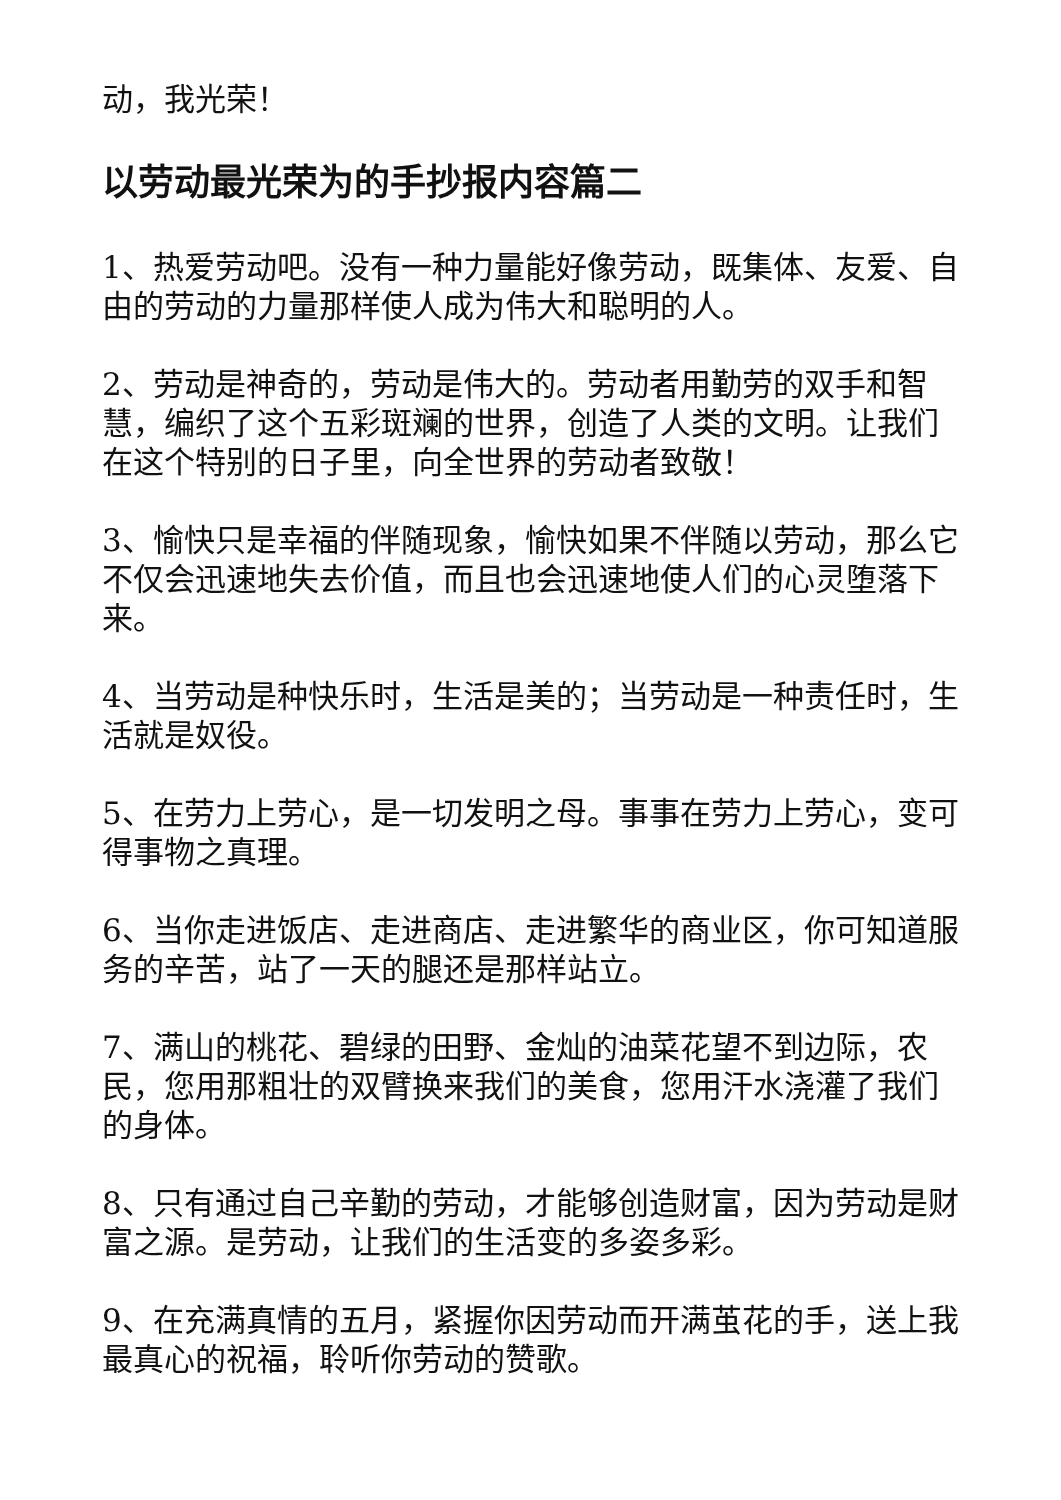动，我光荣！
以劳动最光荣为的手抄报内容篇二
1、热爱劳动吧。没有一种力量能好像劳动，既集体、友爱、自由的劳动的力量那样使人成为伟大和聪明的人。
2、劳动是神奇的，劳动是伟大的。劳动者用勤劳的双手和智慧，编织了这个五彩斑斓的世界，创造了人类的文明。让我们在这个特别的日子里，向全世界的劳动者致敬！
3、愉快只是幸福的伴随现象，愉快如果不伴随以劳动，那么它不仅会迅速地失去价值，而且也会迅速地使人们的心灵堕落下来。
4、当劳动是种快乐时，生活是美的；当劳动是一种责任时，生活就是奴役。
5、在劳力上劳心，是一切发明之母。事事在劳力上劳心，变可得事物之真理。
6、当你走进饭店、走进商店、走进繁华的商业区，你可知道服务的辛苦，站了一天的腿还是那样站立。
7、满山的桃花、碧绿的田野、金灿的油菜花望不到边际，农民，您用那粗壮的双臂换来我们的美食，您用汗水浇灌了我们的身体。
8、只有通过自己辛勤的劳动，才能够创造财富，因为劳动是财富之源。是劳动，让我们的生活变的多姿多彩。
9、在充满真情的五月，紧握你因劳动而开满茧花的手，送上我最真心的祝福，聆听你劳动的赞歌。